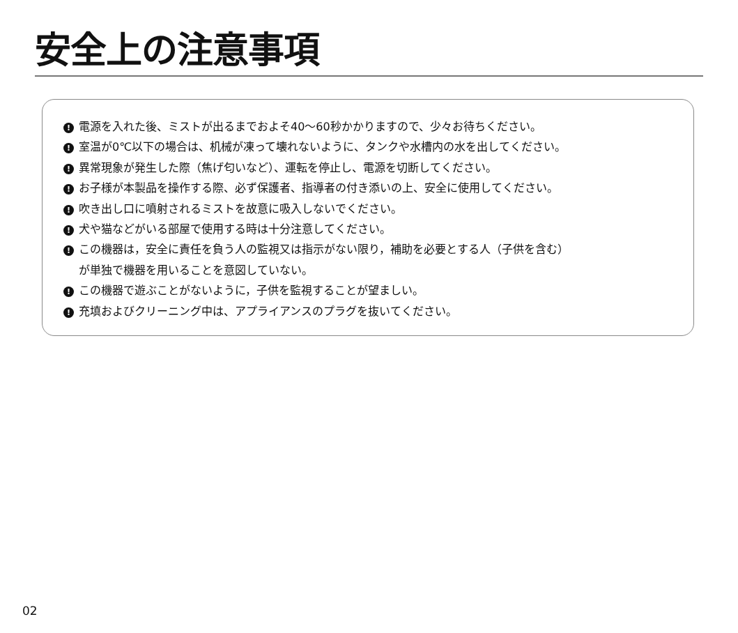安全上の注意事項
! 電源を入れた後、ミストが出るまでおよそ40～60秒かかりますので、少々お待ちください。
! 室温が0℃以下の場合は、机械が凍って壊れないように、タンクや水槽内の水を出してください。
! 異常現象が発生した際（焦げ匂いなど）、運転を停止し、電源を切断してください。
! お子様が本製品を操作する際、必ず保護者、指導者の付き添いの上、安全に使用してください。
! 吹き出し口に噴射されるミストを故意に吸入しないでください。
! 犬や猫などがいる部屋で使用する時は十分注意してください。
! この機器は，安全に責任を負う人の監視又は指示がない限り，補助を必要とする人（子供を含む）
が単独で機器を用いることを意図していない。
! この機器で遊ぶことがないように，子供を監視することが望ましい。
! 充填およびクリーニング中は、アプライアンスのプラグを抜いてください。
02